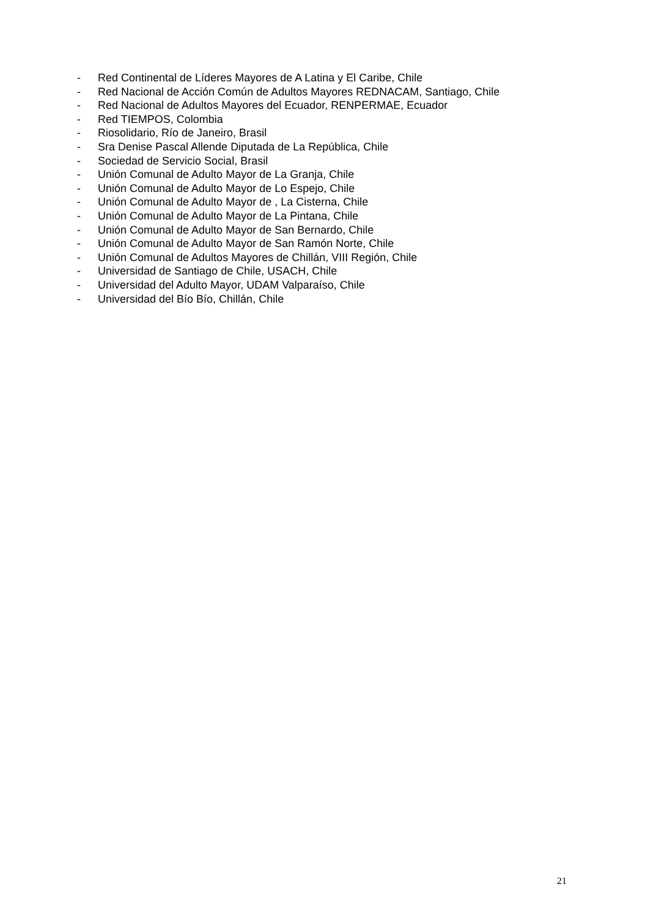- Red Continental de Líderes Mayores de A Latina y El Caribe, Chile
- Red Nacional de Acción Común de Adultos Mayores REDNACAM, Santiago, Chile
- Red Nacional de Adultos Mayores del Ecuador, RENPERMAE, Ecuador
- Red TIEMPOS, Colombia
- Riosolidario, Río de Janeiro, Brasil
- Sra Denise Pascal Allende Diputada de La República, Chile
- Sociedad de Servicio Social, Brasil
- Unión Comunal de Adulto Mayor de La Granja, Chile
- Unión Comunal de Adulto Mayor de Lo Espejo, Chile
- Unión Comunal de Adulto Mayor de , La Cisterna, Chile
- Unión Comunal de Adulto Mayor de La Pintana, Chile
- Unión Comunal de Adulto Mayor de San Bernardo, Chile
- Unión Comunal de Adulto Mayor de San Ramón Norte, Chile
- Unión Comunal de Adultos Mayores de Chillán, VIII Región, Chile
- Universidad de Santiago de Chile, USACH, Chile
- Universidad del Adulto Mayor, UDAM Valparaíso, Chile
- Universidad del Bío Bío, Chillán, Chile
21